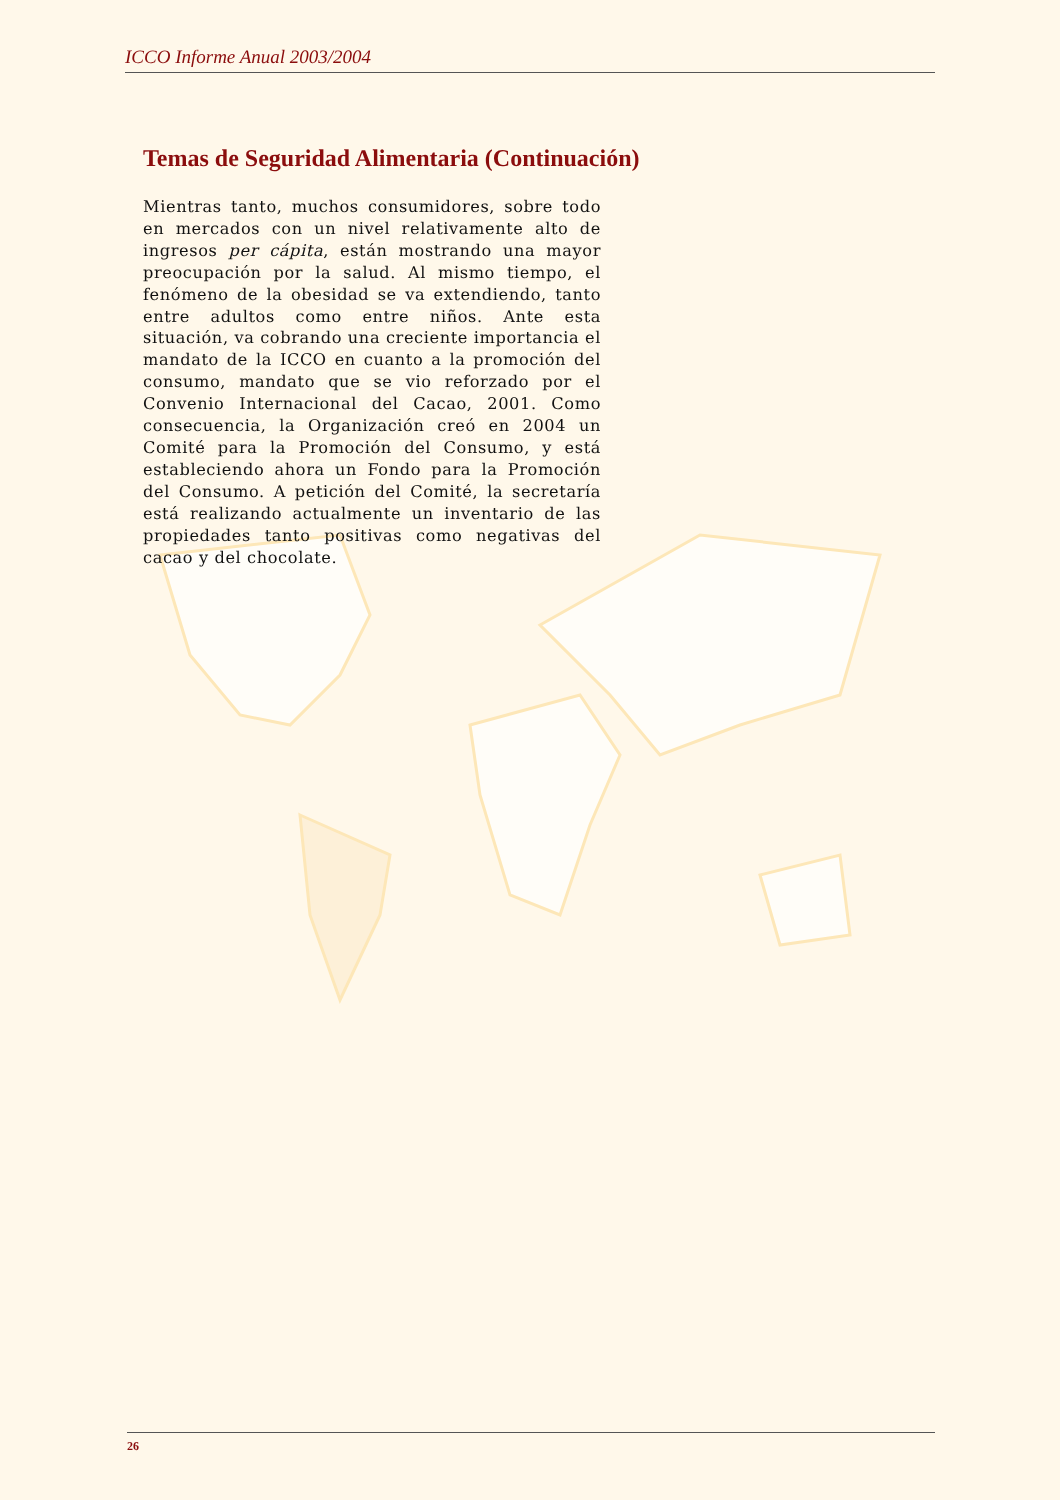ICCO Informe Anual 2003/2004
Temas de Seguridad Alimentaria (Continuación)
Mientras tanto, muchos consumidores, sobre todo en mercados con un nivel relativamente alto de ingresos per cápita, están mostrando una mayor preocupación por la salud. Al mismo tiempo, el fenómeno de la obesidad se va extendiendo, tanto entre adultos como entre niños. Ante esta situación, va cobrando una creciente importancia el mandato de la ICCO en cuanto a la promoción del consumo, mandato que se vio reforzado por el Convenio Internacional del Cacao, 2001. Como consecuencia, la Organización creó en 2004 un Comité para la Promoción del Consumo, y está estableciendo ahora un Fondo para la Promoción del Consumo. A petición del Comité, la secretaría está realizando actualmente un inventario de las propiedades tanto positivas como negativas del cacao y del chocolate.
26